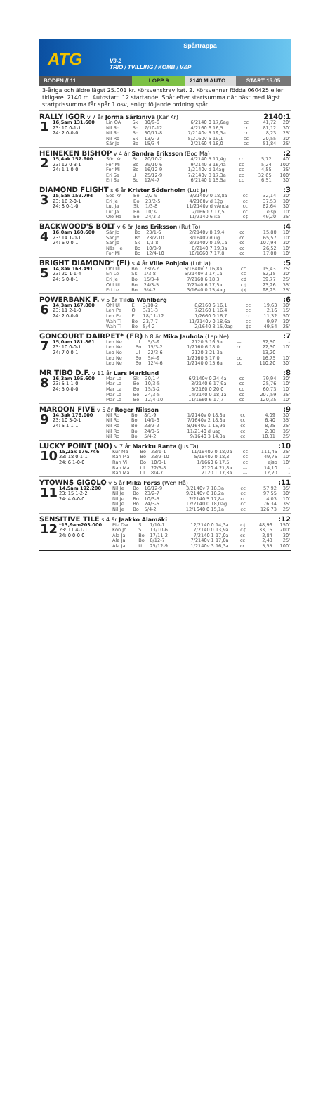ATG
Spårtrappa
V3-2
TRIO / TVILLING / KOMB / V&P
BODEN // 11 LOPP 9 2140 M AUTO START 15.05
3-åriga och äldre lägst 25.001 kr. Körsvenskrav kat. 2. Körsvenner födda 060425 eller tidigare. 2140 m. Autostart. 12 startande. Spår efter startsumma där häst med lägst startprissumma får spår 1 osv, enligt följande ordning spår
RALLY IGOR v 7 år Jorma Särkiniva (Kar Kr) 2140:1
| 1 | 16,5am 131.600 | Lin OA | Sk | 30/9-6 | 6/2140 | 0 17,6ag | cc | 41,72 | 20' |
| | 23: 10 0-1-1 | Nil Ro | Bo | 7/10-12 | 4/2160 | 6 16,5 | cc | 81,12 | 30' |
| | 24: 2 0-0-0 | Nil Ro | Bo | 30/11-8 | 7/2140v | 5 19,3a | cc | 8,23 | 25' |
| | | Nil Ro | Sk | 13/2-2 | 5/2160v | 5 19,1 | cc | 20,55 | 30' |
| | | Sär Jo | Bo | 15/3-4 | 2/2160 | 4 18,0 | cc | 51,84 | 25' |
HEINEKEN BISHOP v 4 år Sandra Eriksson (Bod Ma):2
| 2 | 15,4ak 157.900 | Söd Kr | Bo | 20/10-2 | 4/2140 | 5 17,4g | cc | 5,72 | 40' |
| | 23: 12 0-3-1 | For Mi | Bo | 29/10-6 | 9/2140 | 3 16,4a | cc | 5,24 | 100' |
| | 24: 1 1-0-0 | For Mi | Bo | 16/12-9 | 1/2140v | d 14ag | cc | 4,55 | 35' |
| | | Eri Sa | U | 25/12-9 | 7/2140v | 8 17,3a | cc | 32,65 | 100' |
| | | Eri Sa | Bo | 12/4-7 | 6/2140 | 1 15,5a | cc | 6,51 | 30' |
DIAMOND FLIGHT s 6 år Krister Söderholm (Lut Ja):3
| 3 | 15,5ak 159.794 | Söd Kr | Bo | 2/2-9 | 9/2140v | 0 18,8a | cc | 32,14 | 30' |
| | 23: 16 2-0-1 | Eri Je | Bo | 23/2-5 | 4/2160v | d 12g | cc | 37,53 | 30' |
| | 24: 8 0-1-0 | Lut Ja | Sk | 1/3-8 | 11/2140v | d vÄnda | cc | 82,64 | 30' |
| | | Lut Ja | Bo | 10/3-1 | 2/1660 | 7 17,5 | cc | ejsp | 10' |
| | | Olo Ha | Bo | 24/3-3 | 11/2140 | 6 ita | c¢ | 49,20 | 35' |
BACKWOOD'S BOLT v 6 år Jens Eriksson (Rut To):4
| 4 | 16,0am 160.600 | Sär Jo | Bo | 23/1-6 | 2/2140v | 8 19,4 | cc | 15,80 | 10' |
| | 23: 14 1-0-1 | Sär Jo | Bo | 23/2-10 | 3/1640v | d ug | cc | 65,57 | 10' |
| | 24: 6 0-0-1 | Sär Jo | Sk | 1/3-8 | 8/2140v | 0 19,1a | cc | 107,94 | 30' |
| | | Näs He | Bo | 10/3-9 | 8/2140 | 7 19,3a | cc | 26,52 | 10' |
| | | For Mi | Bo | 12/4-10 | 10/1660 | 7 17,8 | cc | 17,00 | 10' |
BRIGHT DIAMOND* (FI) s 4 år Ville Pohjola (Lut Ja):5
| 5 | 14,8ak 163.491 | Ohl Ul | Bo | 23/2-2 | 5/1640v | 7 16,8a | cc | 15,43 | 25' |
| | 23: 20 1-1-4 | Eri Le | Sk | 1/3-8 | 6/2140v | 3 17,1a | cc | 52,15 | 30' |
| | 24: 5 0-0-1 | Eri Je | Bo | 15/3-4 | 7/2160 | 6 18,3 | c¢ | 39,77 | 25' |
| | | Ohl Ul | Bo | 24/3-5 | 7/2140 | 6 17,5a | c¢ | 23,26 | 35' |
| | | Eri Le | Bo | 5/4-2 | 3/1640 | 0 15,4ag | ¢¢ | 98,25 | 25' |
POWERBANK F. v 5 år Tilda Wahlberg:6
| 6 | 14,3am 167.800 | Ohl Ul | E | 3/10-2 | 8/2160 | 6 16,1 | cc | 19,63 | 30' |
| | 23: 11 2-1-0 | Len Pe | Ö | 3/11-3 | 7/2160 | 1 16,4 | cc | 2,16 | 15' |
| | 24: 2 0-0-0 | Len Pe | E | 18/11-12 | 1/2660 | 0 16,7 | cc | 11,32 | 50' |
| | | Wah Ti | Bo | 23/7-7 | 11/2140v | 0 18,6a | cc | 9,97 | 30' |
| | | Wah Ti | Bo | 5/4-2 | 2/1640 | 8 15,0ag | ¢c | 49,54 | 25' |
GONCOURT DAIRPET* (FR) h 8 år Mika Jauhola (Lep Ne):7
| 7 | 15,0am 181.861 | Lep Ne | Ul | 5/3-9 | 2120 | 5 16,5a | –– | 32,50 | - |
| | 23: 10 0-0-1 | Lep Ne | Bo | 15/3-2 | 1/2160 | 6 18,0 | cc | 22,30 | 10' |
| | 24: 7 0-0-1 | Lep Ne | Ul | 22/3-6 | 2120 | 3 21,3a | –– | 13,20 | - |
| | | Lep Ne | Bo | 5/4-9 | 1/2160 | 5 17,0 | cc | 16,75 | 10' |
| | | Lep Ne | Bo | 12/4-6 | 1/2140 | 0 15,6a | cc | 110,20 | 30' |
MR TIBO D.F. v 11 år Lars Marklund:8
| 8 | 16,3am 195.600 | Mar La | Sk | 30/1-4 | 6/2140v | 0 24,4a | cc | 79,94 | 30' |
| | 23: 5 1-1-0 | Mar La | Bo | 10/3-5 | 3/2140 | 6 17,9a | cc | 25,76 | 10' |
| | 24: 5 0-0-0 | Mar La | Bo | 15/3-2 | 5/2160 | 0 20,0 | cc | 60,73 | 10' |
| | | Mar La | Bo | 24/3-5 | 14/2140 | 0 18,1a | cc | 207,59 | 35' |
| | | Mar La | Bo | 12/4-10 | 11/1660 | 6 17,7 | cc | 120,35 | 10' |
MAROON FIVE v 5 år Roger Nilsson:9
| 9 | 14,3ak 176.000 | Nil Ro | Bo | 8/1-9 | 1/2140v | 0 18,3a | cc | 4,09 | 30' |
| | 23: 10 3-0-1 | Nil Ro | Bo | 14/1-6 | 7/1640v | 2 18,3a | cc | 6,40 | 35' |
| | 24: 5 1-1-1 | Nil Ro | Bo | 23/2-2 | 8/1640v | 1 15,9a | cc | 8,25 | 25' |
| | | Nil Ro | Bo | 24/3-5 | 11/2140 | d uag | cc | 2,38 | 35' |
| | | Nil Ro | Bo | 5/4-2 | 9/1640 | 3 14,3a | cc | 10,81 | 25' |
LUCKY POINT (NO) v 7 år Markku Ranta (Jus Ta):10
| 10 | 15,2ak 176.746 | Kur Ma | Bo | 23/1-1 | 11/1640v | 0 18,0a | cc | 111,46 | 25' |
| | 23: 18 0-1-1 | Ran Ma | Bo | 23/2-10 | 5/1640v | 0 18,3 | cc | 49,75 | 10' |
| | 24: 6 1-0-0 | Ran Vi | Bo | 10/3-1 | 1/1660 | 6 17,5 | cc | ejsp | 10' |
| | | Ran Ma | Ul | 22/3-8 | 2120 | 4 21,8a | –– | 14,10 | - |
| | | Ran Ma | Ul | 8/4-7 | 2120 | 1 17,3a | –– | 12,20 | - |
YTOWNS GIGOLO v 5 år Mika Forss (Wen Hå):11
| 11 | 14,5am 192.200 | Nil Je | Bo | 16/12-9 | 3/2140v | 7 18,3a | cc | 57,92 | 35' |
| | 23: 15 1-2-2 | Nil Je | Bo | 23/2-7 | 9/2140v | 6 18,2a | cc | 97,55 | 30' |
| | 24: 4 0-0-0 | Nil Je | Bo | 10/3-5 | 2/2140 | 5 17,8a | cc | 4,03 | 10' |
| | | Nil Je | Bo | 24/3-5 | 12/2140 | 0 18,0ag | cc | 76,34 | 35' |
| | | Nil Je | Bo | 5/4-2 | 12/1640 | 0 15,1a | cc | 126,73 | 25' |
SENSITIVE TILE s 4 år Jaakko Alamäki:12
| 12 | *13,9am203.000 | Pie Dw | S | 1/10-1 | 12/2140 | 0 14,3a | ¢¢ | 48,96 | 150' |
| | 23: 11 4-1-1 | Kon Jo | S | 13/10-6 | 7/2140 | 0 13,9a | ¢¢ | 33,16 | 200' |
| | 24: 0 0-0-0 | Ala Ja | Bo | 17/11-2 | 7/2140 | 1 17,0a | cc | 2,84 | 30' |
| | | Ala Ja | Bo | 8/12-7 | 7/2140v | 1 17,0a | cc | 2,48 | 25' |
| | | Ala Ja | U | 25/12-9 | 1/2140v | 3 16,3a | cc | 5,55 | 100' |